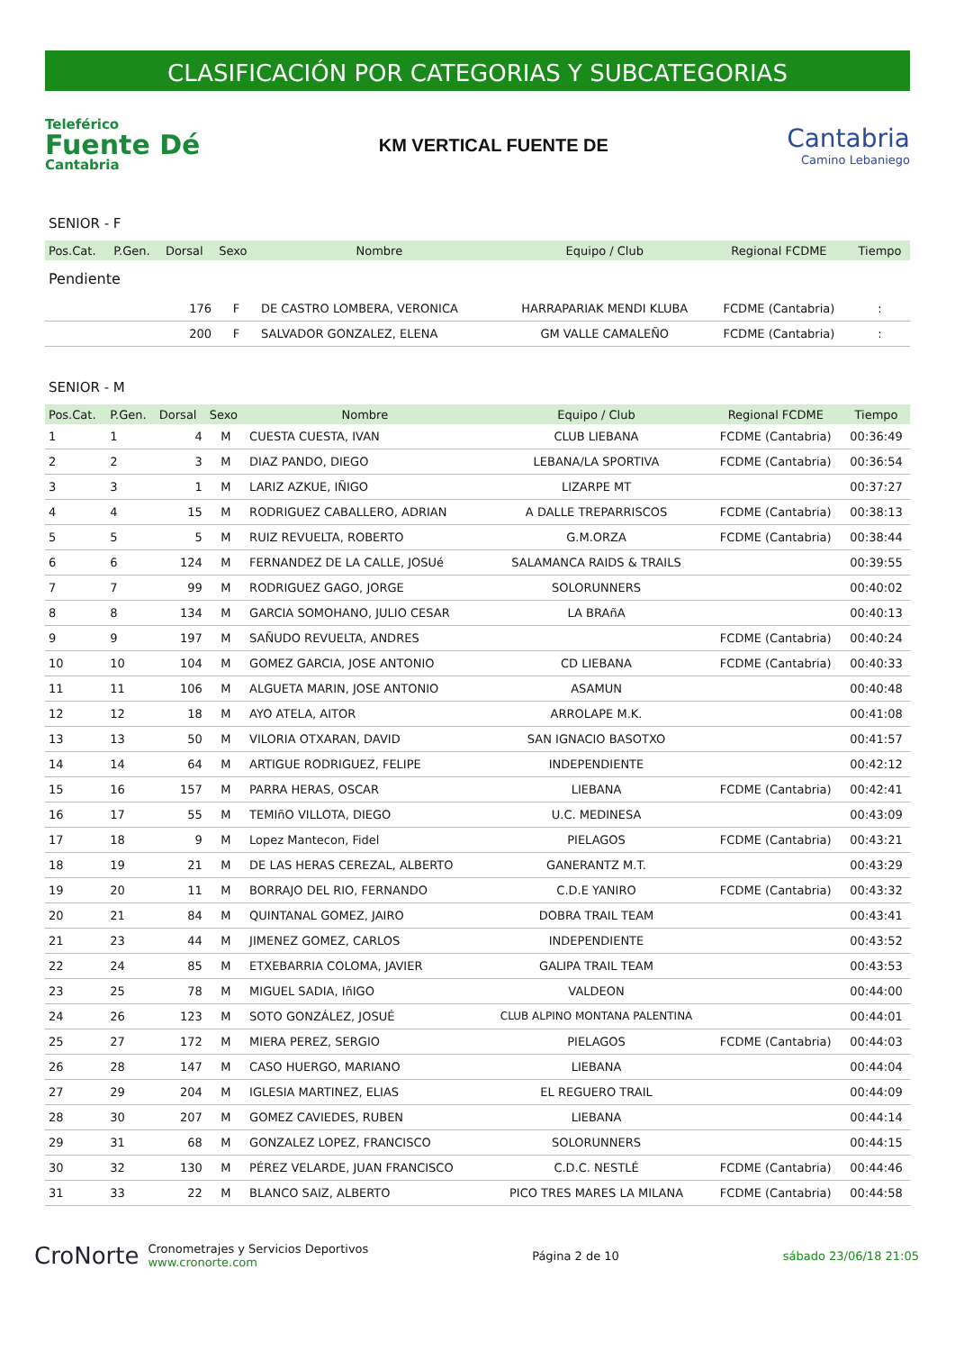CLASIFICACIÓN POR CATEGORIAS Y SUBCATEGORIAS
Teleférico
Fuente Dé
Cantabria
KM VERTICAL FUENTE DE
Cantabria
Camino Lebaniego
SENIOR - F
| Pos.Cat. | P.Gen. | Dorsal | Sexo | Nombre | Equipo / Club | Regional FCDME | Tiempo |
| --- | --- | --- | --- | --- | --- | --- | --- |
| Pendiente | | | | | | | |
| | | 176 | F | DE CASTRO LOMBERA, VERONICA | HARRAPARIAK MENDI KLUBA | FCDME (Cantabria) | : |
| | | 200 | F | SALVADOR GONZALEZ, ELENA | GM VALLE CAMALEÑO | FCDME (Cantabria) | : |
SENIOR - M
| Pos.Cat. | P.Gen. | Dorsal | Sexo | Nombre | Equipo / Club | Regional FCDME | Tiempo |
| --- | --- | --- | --- | --- | --- | --- | --- |
| 1 | 1 | 4 | M | CUESTA CUESTA, IVAN | CLUB LIEBANA | FCDME (Cantabria) | 00:36:49 |
| 2 | 2 | 3 | M | DIAZ PANDO, DIEGO | LEBANA/LA SPORTIVA | FCDME (Cantabria) | 00:36:54 |
| 3 | 3 | 1 | M | LARIZ AZKUE, IÑIGO | LIZARPE MT | | 00:37:27 |
| 4 | 4 | 15 | M | RODRIGUEZ CABALLERO, ADRIAN | A DALLE TREPARRISCOS | FCDME (Cantabria) | 00:38:13 |
| 5 | 5 | 5 | M | RUIZ REVUELTA, ROBERTO | G.M.ORZA | FCDME (Cantabria) | 00:38:44 |
| 6 | 6 | 124 | M | FERNANDEZ DE LA CALLE, JOSUé | SALAMANCA RAIDS & TRAILS | | 00:39:55 |
| 7 | 7 | 99 | M | RODRIGUEZ GAGO, JORGE | SOLORUNNERS | | 00:40:02 |
| 8 | 8 | 134 | M | GARCIA SOMOHANO, JULIO CESAR | LA BRAñA | | 00:40:13 |
| 9 | 9 | 197 | M | SAÑUDO REVUELTA, ANDRES | | FCDME (Cantabria) | 00:40:24 |
| 10 | 10 | 104 | M | GOMEZ GARCIA, JOSE ANTONIO | CD LIEBANA | FCDME (Cantabria) | 00:40:33 |
| 11 | 11 | 106 | M | ALGUETA MARIN, JOSE ANTONIO | ASAMUN | | 00:40:48 |
| 12 | 12 | 18 | M | AYO ATELA, AITOR | ARROLAPE M.K. | | 00:41:08 |
| 13 | 13 | 50 | M | VILORIA OTXARAN, DAVID | SAN IGNACIO BASOTXO | | 00:41:57 |
| 14 | 14 | 64 | M | ARTIGUE RODRIGUEZ, FELIPE | INDEPENDIENTE | | 00:42:12 |
| 15 | 16 | 157 | M | PARRA HERAS, OSCAR | LIEBANA | FCDME (Cantabria) | 00:42:41 |
| 16 | 17 | 55 | M | TEMIñO VILLOTA, DIEGO | U.C. MEDINESA | | 00:43:09 |
| 17 | 18 | 9 | M | Lopez Mantecon, Fidel | PIELAGOS | FCDME (Cantabria) | 00:43:21 |
| 18 | 19 | 21 | M | DE LAS HERAS CEREZAL, ALBERTO | GANERANTZ M.T. | | 00:43:29 |
| 19 | 20 | 11 | M | BORRAJO DEL RIO, FERNANDO | C.D.E YANIRO | FCDME (Cantabria) | 00:43:32 |
| 20 | 21 | 84 | M | QUINTANAL GOMEZ, JAIRO | DOBRA TRAIL TEAM | | 00:43:41 |
| 21 | 23 | 44 | M | JIMENEZ GOMEZ, CARLOS | INDEPENDIENTE | | 00:43:52 |
| 22 | 24 | 85 | M | ETXEBARRIA COLOMA, JAVIER | GALIPA TRAIL TEAM | | 00:43:53 |
| 23 | 25 | 78 | M | MIGUEL SADIA, IñIGO | VALDEON | | 00:44:00 |
| 24 | 26 | 123 | M | SOTO GONZÁLEZ, JOSUÉ | CLUB ALPINO MONTANA PALENTINA | | 00:44:01 |
| 25 | 27 | 172 | M | MIERA PEREZ, SERGIO | PIELAGOS | FCDME (Cantabria) | 00:44:03 |
| 26 | 28 | 147 | M | CASO HUERGO, MARIANO | LIEBANA | | 00:44:04 |
| 27 | 29 | 204 | M | IGLESIA MARTINEZ, ELIAS | EL REGUERO TRAIL | | 00:44:09 |
| 28 | 30 | 207 | M | GOMEZ CAVIEDES, RUBEN | LIEBANA | | 00:44:14 |
| 29 | 31 | 68 | M | GONZALEZ LOPEZ, FRANCISCO | SOLORUNNERS | | 00:44:15 |
| 30 | 32 | 130 | M | PÉREZ VELARDE, JUAN FRANCISCO | C.D.C. NESTLÉ | FCDME (Cantabria) | 00:44:46 |
| 31 | 33 | 22 | M | BLANCO SAIZ, ALBERTO | PICO TRES MARES LA MILANA | FCDME (Cantabria) | 00:44:58 |
CroNorte Cronometrajes y Servicios Deportivos
www.cronorte.com
Página 2 de 10 sábado 23/06/18 21:05